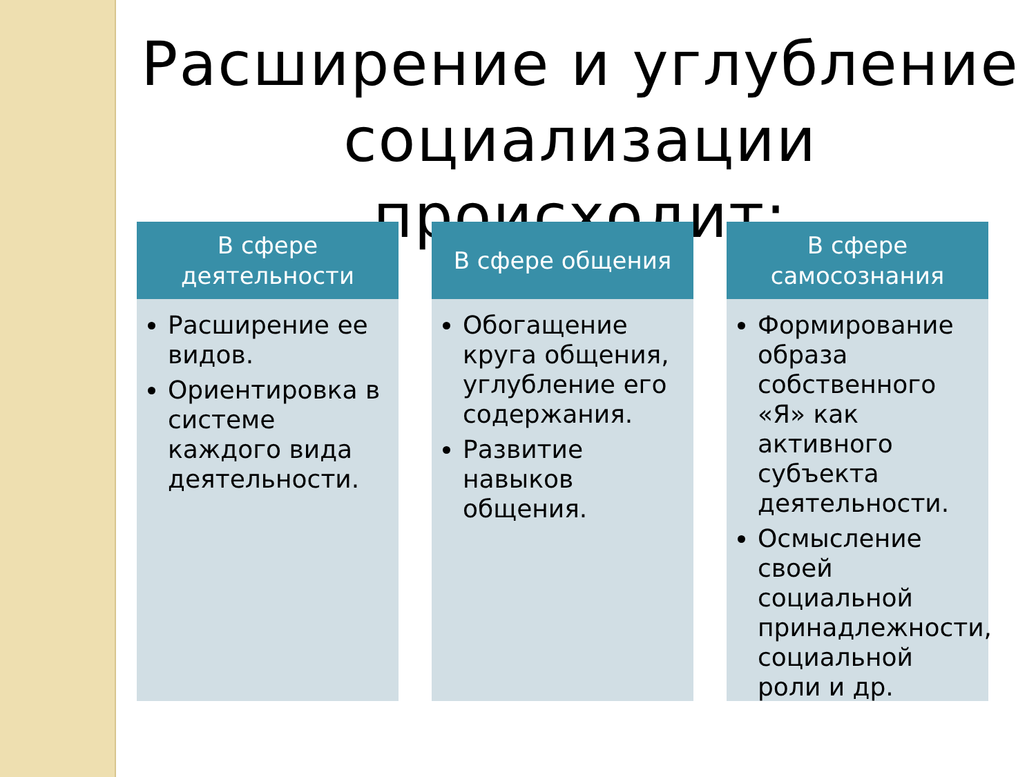Расширение и углубление социализации происходит:
В сфере
деятельности
Расширение ее видов.
Ориентировка в системе каждого вида деятельности.
В сфере общения
Обогащение круга общения, углубление его содержания.
Развитие навыков общения.
В сфере
самосознания
Формирование образа собственного «Я» как активного субъекта деятельности.
Осмысление своей социальной принадлежности, социальной роли и др.